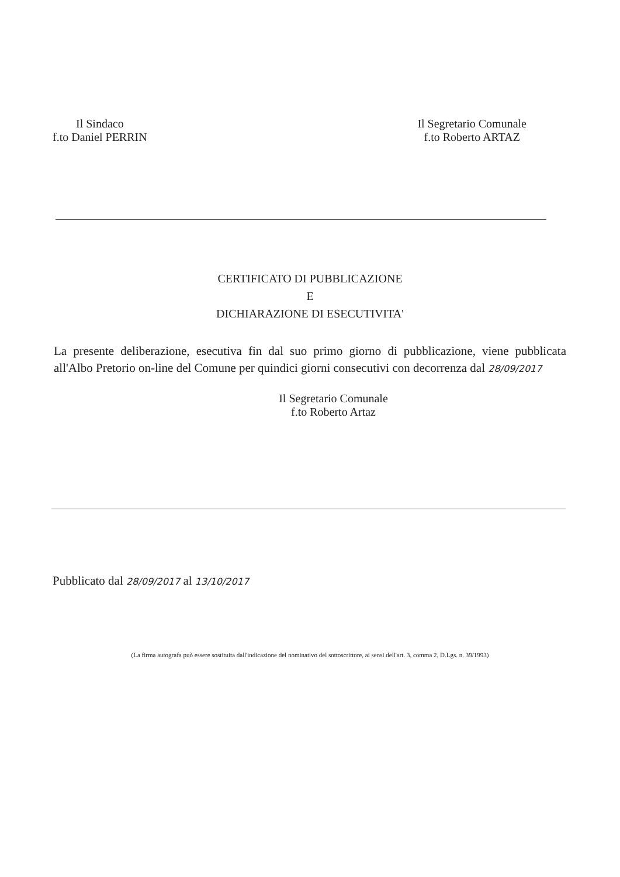Il Sindaco
f.to Daniel PERRIN
Il Segretario Comunale
f.to Roberto ARTAZ
CERTIFICATO DI PUBBLICAZIONE
E
DICHIARAZIONE DI ESECUTIVITA'
La presente deliberazione, esecutiva fin dal suo primo giorno di pubblicazione, viene pubblicata all'Albo Pretorio on-line del Comune per quindici giorni consecutivi con decorrenza dal 28/09/2017
Il Segretario Comunale
f.to Roberto Artaz
Pubblicato dal 28/09/2017 al 13/10/2017
(La firma autografa può essere sostituita dall'indicazione del nominativo del sottoscrittore, ai sensi dell'art. 3, comma 2, D.Lgs. n. 39/1993)